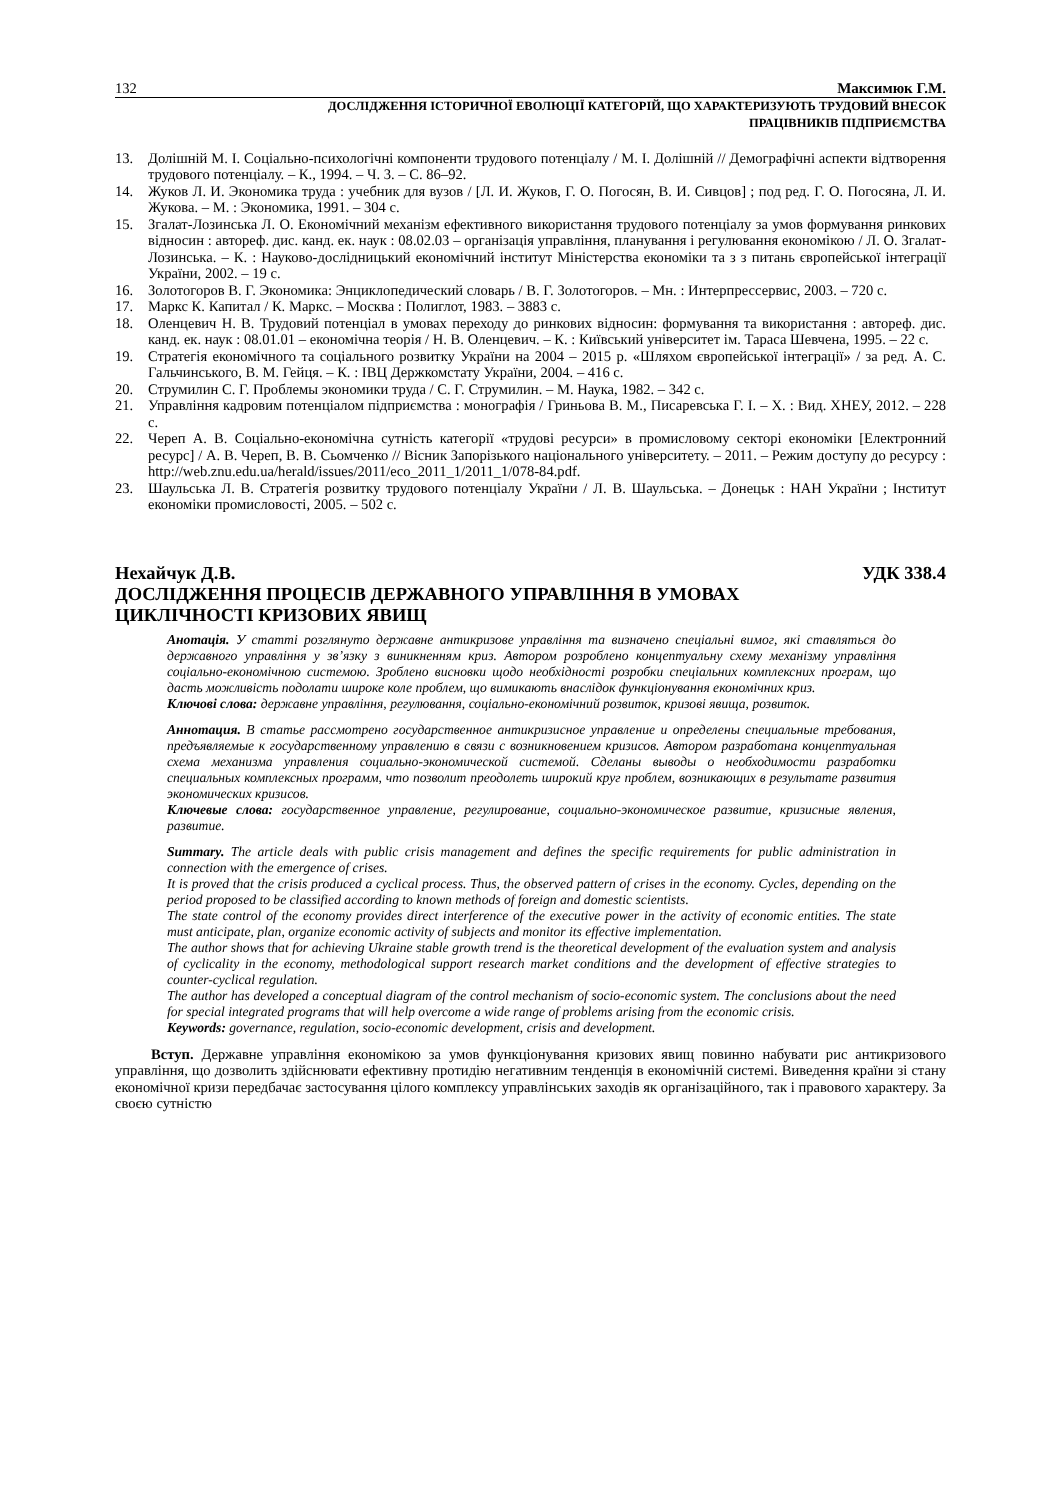132 Максимюк Г.М.
ДОСЛІДЖЕННЯ ІСТОРИЧНОЇ ЕВОЛЮЦІЇ КАТЕГОРІЙ, ЩО ХАРАКТЕРИЗУЮТЬ ТРУДОВИЙ ВНЕСОК
ПРАЦІВНИКІВ ПІДПРИЄМСТВА
13. Долішній М. І. Соціально-психологічні компоненти трудового потенціалу / М. І. Долішній // Демографічні аспекти відтворення трудового потенціалу. – К., 1994. – Ч. 3. – С. 86–92.
14. Жуков Л. И. Экономика труда : учебник для вузов / [Л. И. Жуков, Г. О. Погосян, В. И. Сивцов] ; под ред. Г. О. Погосяна, Л. И. Жукова. – М. : Экономика, 1991. – 304 с.
15. Згалат-Лозинська Л. О. Економічний механізм ефективного використання трудового потенціалу за умов формування ринкових відносин : автореф. дис. канд. ек. наук : 08.02.03 – організація управління, планування і регулювання економікою / Л. О. Згалат-Лозинська. – К. : Науково-дослідницький економічний інститут Міністерства економіки та з з питань європейської інтеграції України, 2002. – 19 с.
16. Золотогоров В. Г. Экономика: Энциклопедический словарь / В. Г. Золотогоров. – Мн. : Интерпрессервис, 2003. – 720 с.
17. Маркс К. Капитал / К. Маркс. – Москва : Полиглот, 1983. – 3883 с.
18. Оленцевич Н. В. Трудовий потенціал в умовах переходу до ринкових відносин: формування та використання : автореф. дис. канд. ек. наук : 08.01.01 – економічна теорія / Н. В. Оленцевич. – К. : Київський університет ім. Тараса Шевчена, 1995. – 22 с.
19. Стратегія економічного та соціального розвитку України на 2004 – 2015 р. «Шляхом європейської інтеграції» / за ред. А. С. Гальчинського, В. М. Гейця. – К. : ІВЦ Держкомстату України, 2004. – 416 с.
20. Струмилин С. Г. Проблемы экономики труда / С. Г. Струмилин. – М. Наука, 1982. – 342 с.
21. Управління кадровим потенціалом підприємства : монографія / Гриньова В. М., Писаревська Г. І. – Х. : Вид. ХНЕУ, 2012. – 228 с.
22. Череп А. В. Соціально-економічна сутність категорії «трудові ресурси» в промисловому секторі економіки [Електронний ресурс] / А. В. Череп, В. В. Сьомченко // Вісник Запорізького національного університету. – 2011. – Режим доступу до ресурсу : http://web.znu.edu.ua/herald/issues/2011/eco_2011_1/2011_1/078-84.pdf.
23. Шаульська Л. В. Стратегія розвитку трудового потенціалу України / Л. В. Шаульська. – Донецьк : НАН України ; Інститут економіки промисловості, 2005. – 502 с.
Нехайчук Д.В. УДК 338.4
ДОСЛІДЖЕННЯ ПРОЦЕСІВ ДЕРЖАВНОГО УПРАВЛІННЯ В УМОВАХ
ЦИКЛІЧНОСТІ КРИЗОВИХ ЯВИЩ
Анотація. У статті розглянуто державне антикризове управління та визначено спеціальні вимог, які ставляться до державного управління у зв’язку з виникненням криз. Автором розроблено концептуальну схему механізму управління соціально-економічною системою. Зроблено висновки щодо необхідності розробки спеціальних комплексних програм, що дасть можливість подолати широке коле проблем, що вимикають внаслідок функціонування економічних криз.
Ключові слова: державне управління, регулювання, соціально-економічний розвиток, кризові явища, розвиток.
Аннотация. В статье рассмотрено государственное антикризисное управление и определены специальные требования, предъявляемые к государственному управлению в связи с возникновением кризисов. Автором разработана концептуальная схема механизма управления социально-экономической системой. Сделаны выводы о необходимости разработки специальных комплексных программ, что позволит преодолеть широкий круг проблем, возникающих в результате развития экономических кризисов.
Ключевые слова: государственное управление, регулирование, социально-экономическое развитие, кризисные явления, развитие.
Summary. The article deals with public crisis management and defines the specific requirements for public administration in connection with the emergence of crises.
It is proved that the crisis produced a cyclical process. Thus, the observed pattern of crises in the economy. Cycles, depending on the period proposed to be classified according to known methods of foreign and domestic scientists.
The state control of the economy provides direct interference of the executive power in the activity of economic entities. The state must anticipate, plan, organize economic activity of subjects and monitor its effective implementation.
The author shows that for achieving Ukraine stable growth trend is the theoretical development of the evaluation system and analysis of cyclicality in the economy, methodological support research market conditions and the development of effective strategies to counter-cyclical regulation.
The author has developed a conceptual diagram of the control mechanism of socio-economic system. The conclusions about the need for special integrated programs that will help overcome a wide range of problems arising from the economic crisis.
Keywords: governance, regulation, socio-economic development, crisis and development.
Вступ. Державне управління економікою за умов функціонування кризових явищ повинно набувати рис антикризового управління, що дозволить здійснювати ефективну протидію негативним тенденція в економічній системі. Виведення країни зі стану економічної кризи передбачає застосування цілого комплексу управлінських заходів як організаційного, так і правового характеру. За своєю сутністю